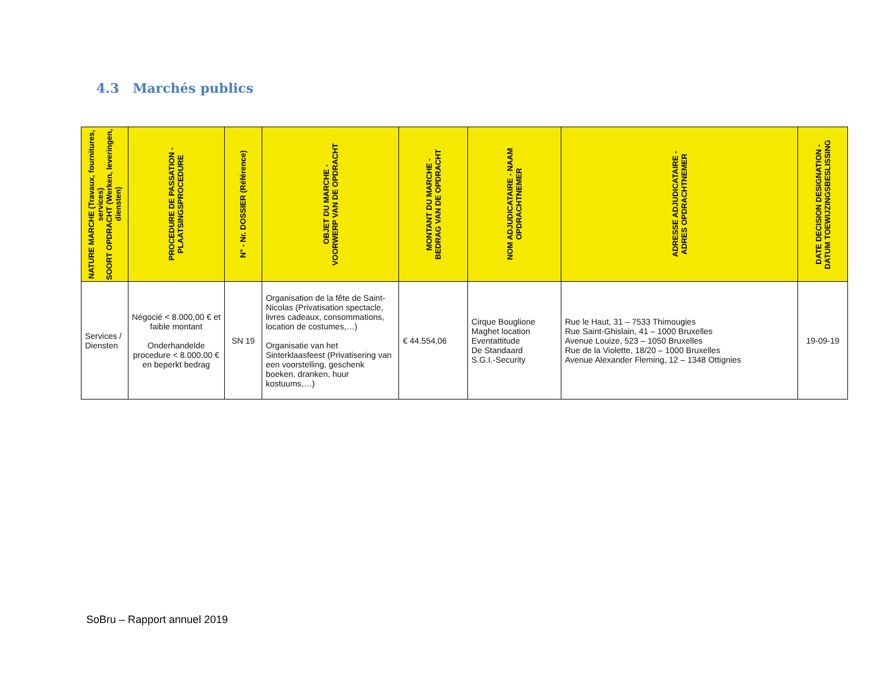4.3 Marchés publics
| NATURE MARCHE (Travaux, fournitures, services) SOORT OPDRACHT (Werken, leveringen, diensten) | PROCEDURE DE PASSATION - PLAATSINGSPROCEDURE | N° - Nr. DOSSIER (Référence) | OBJET DU MARCHE - VOORWERP VAN DE OPDRACHT | MONTANT DU MARCHE - BEDRAG VAN DE OPDRACHT | NOM ADJUDICATAIRE - NAAM OPDRACHTNEMER | ADRESSE ADJUDICATAIRE - ADRES OPDRACHTNEMER | DATE DECISION DESIGNATION - DATUM TOEWIJZINGSBESLISSING |
| --- | --- | --- | --- | --- | --- | --- | --- |
| Services / Diensten | Négocié < 8.000,00 € et faible montant Onderhandelde procedure < 8.000,00 € en beperkt bedrag | SN 19 | Organisation de la fête de Saint-Nicolas (Privatisation spectacle, livres cadeaux, consommations, location de costumes,…) Organisatie van het Sinterklaasfeest (Privatisering van een voorstelling, geschenk boeken, dranken, huur kostuums,…) | € 44.554,06 | Cirque Bouglione Maghet location Eventattitude De Standaard S.G.I.-Security | Rue le Haut, 31 – 7533 Thimougies Rue Saint-Ghislain, 41 – 1000 Bruxelles Avenue Louize, 523 – 1050 Bruxelles Rue de la Violette, 18/20 – 1000 Bruxelles Avenue Alexander Fleming, 12 – 1348 Ottignies | 19-09-19 |
SoBru – Rapport annuel 2019